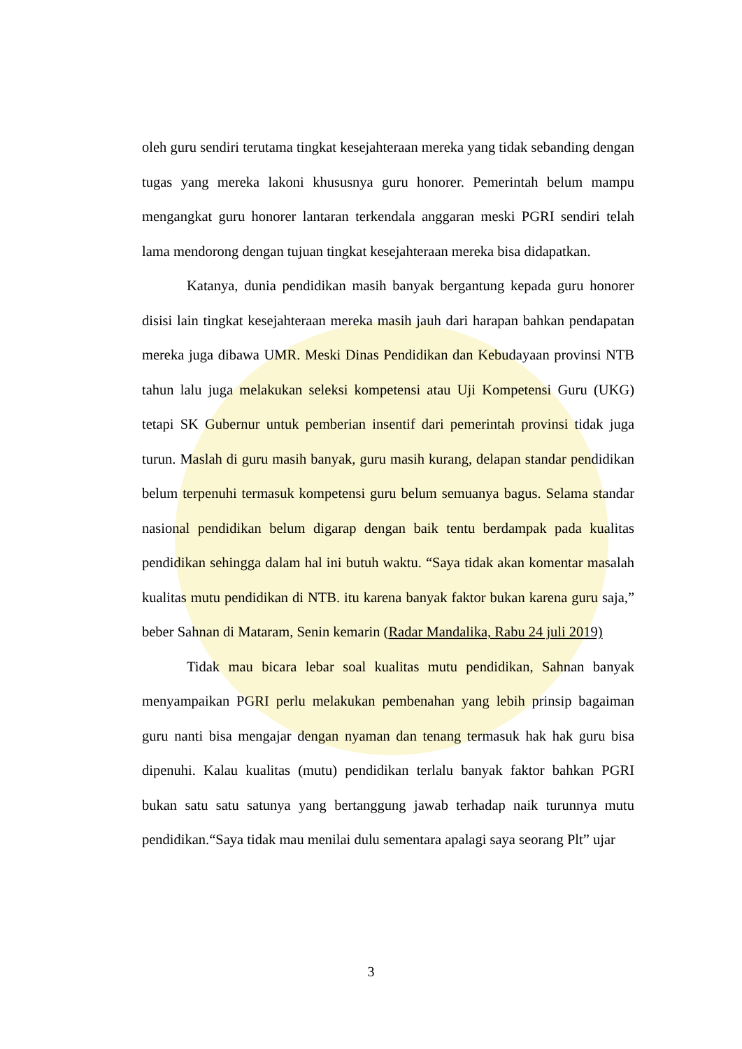oleh guru sendiri terutama tingkat kesejahteraan mereka yang tidak sebanding dengan tugas yang mereka lakoni khususnya guru honorer. Pemerintah belum mampu mengangkat guru honorer lantaran terkendala anggaran meski PGRI sendiri telah lama mendorong dengan tujuan tingkat kesejahteraan mereka bisa didapatkan.
Katanya, dunia pendidikan masih banyak bergantung kepada guru honorer disisi lain tingkat kesejahteraan mereka masih jauh dari harapan bahkan pendapatan mereka juga dibawa UMR. Meski Dinas Pendidikan dan Kebudayaan provinsi NTB tahun lalu juga melakukan seleksi kompetensi atau Uji Kompetensi Guru (UKG) tetapi SK Gubernur untuk pemberian insentif dari pemerintah provinsi tidak juga turun. Maslah di guru masih banyak, guru masih kurang, delapan standar pendidikan belum terpenuhi termasuk kompetensi guru belum semuanya bagus. Selama standar nasional pendidikan belum digarap dengan baik tentu berdampak pada kualitas pendidikan sehingga dalam hal ini butuh waktu. “Saya tidak akan komentar masalah kualitas mutu pendidikan di NTB. itu karena banyak faktor bukan karena guru saja,” beber Sahnan di Mataram, Senin kemarin (Radar Mandalika, Rabu 24 juli 2019)
Tidak mau bicara lebar soal kualitas mutu pendidikan, Sahnan banyak menyampaikan PGRI perlu melakukan pembenahan yang lebih prinsip bagaiman guru nanti bisa mengajar dengan nyaman dan tenang termasuk hak hak guru bisa dipenuhi. Kalau kualitas (mutu) pendidikan terlalu banyak faktor bahkan PGRI bukan satu satu satunya yang bertanggung jawab terhadap naik turunnya mutu pendidikan.“Saya tidak mau menilai dulu sementara apalagi saya seorang Plt” ujar
3